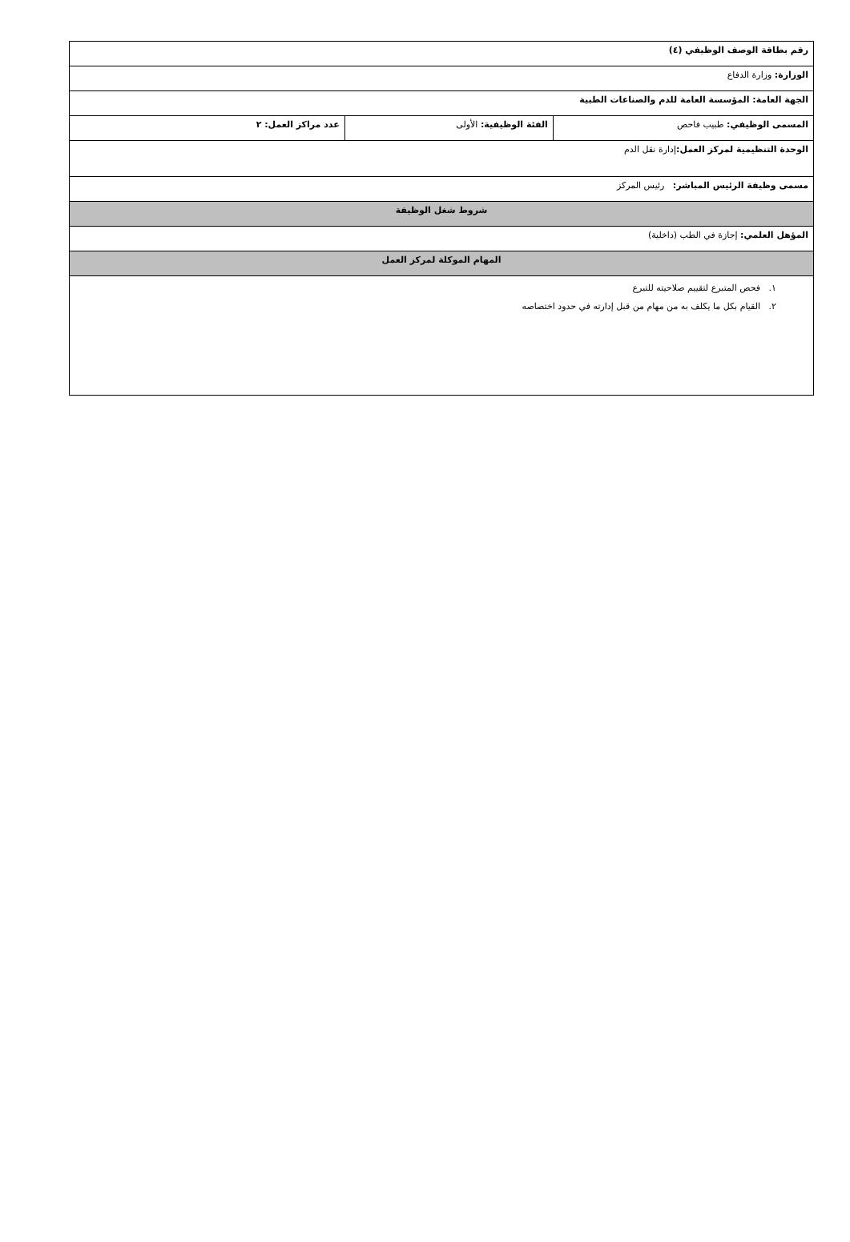| رقم بطاقة الوصف الوظيفي (٤) | | |
| الوزارة: وزارة الدفاع | | |
| الجهة العامة: المؤسسة العامة للدم والصناعات الطبية | | |
| المسمى الوظيفي: طبيب فاحص | الفئة الوظيفية: الأولى | عدد مراكز العمل: ٢ |
| الوحدة التنظيمية لمركز العمل: إدارة نقل الدم | | |
| مسمى وظيفة الرئيس المباشر: رئيس المركز | | |
| شروط شغل الوظيفة | | |
| المؤهل العلمي: إجازة في الطب (داخلية) | | |
| المهام الموكلة لمركز العمل | | |
| ١. فحص المتبرع لتقييم صلاحيته للتبرع ٢. القيام بكل ما يكلف به من مهام من قبل إدارته في حدود اختصاصه | | |